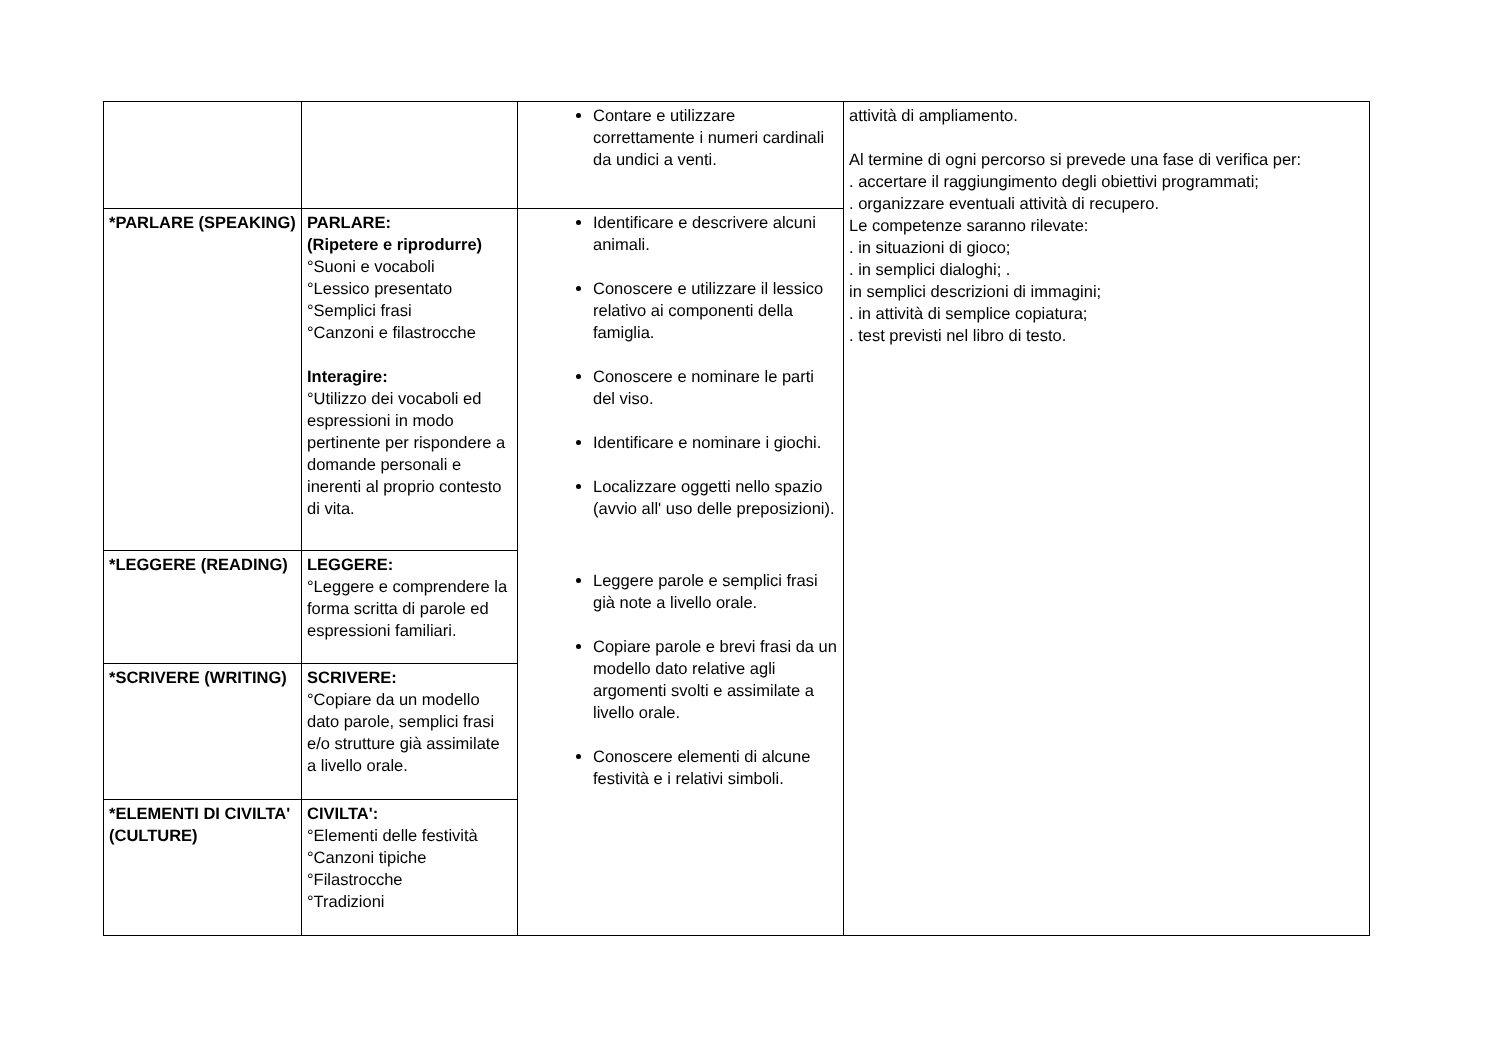| | | Contare e utilizzare correttamente i numeri cardinali da undici a venti. | attività di ampliamento. Al termine di ogni percorso si prevede una fase di verifica per: . accertare il raggiungimento degli obiettivi programmati; . organizzare eventuali attività di recupero. Le competenze saranno rilevate: . in situazioni di gioco; . in semplici dialoghi; . in semplici descrizioni di immagini; . in attività di semplice copiatura; . test previsti nel libro di testo. |
| *PARLARE (SPEAKING) | PARLARE: (Ripetere e riprodurre) °Suoni e vocaboli °Lessico presentato °Semplici frasi °Canzoni e filastrocche Interagire: °Utilizzo dei vocaboli ed espressioni in modo pertinente per rispondere a domande personali e inerenti al proprio contesto di vita. | Identificare e descrivere alcuni animali. Conoscere e utilizzare il lessico relativo ai componenti della famiglia. Conoscere e nominare le parti del viso. Identificare e nominare i giochi. Localizzare oggetti nello spazio (avvio all' uso delle preposizioni). Leggere parole e semplici frasi già note a livello orale. Copiare parole e brevi frasi da un modello dato relative agli argomenti svolti e assimilate a livello orale. Conoscere elementi di alcune festività e i relativi simboli. | |
| *LEGGERE (READING) | LEGGERE: °Leggere e comprendere la forma scritta di parole ed espressioni familiari. | | |
| *SCRIVERE (WRITING) | SCRIVERE: °Copiare da un modello dato parole, semplici frasi e/o strutture già assimilate a livello orale. | | |
| *ELEMENTI DI CIVILTA' (CULTURE) | CIVILTA': °Elementi delle festività °Canzoni tipiche °Filastrocche °Tradizioni | | |